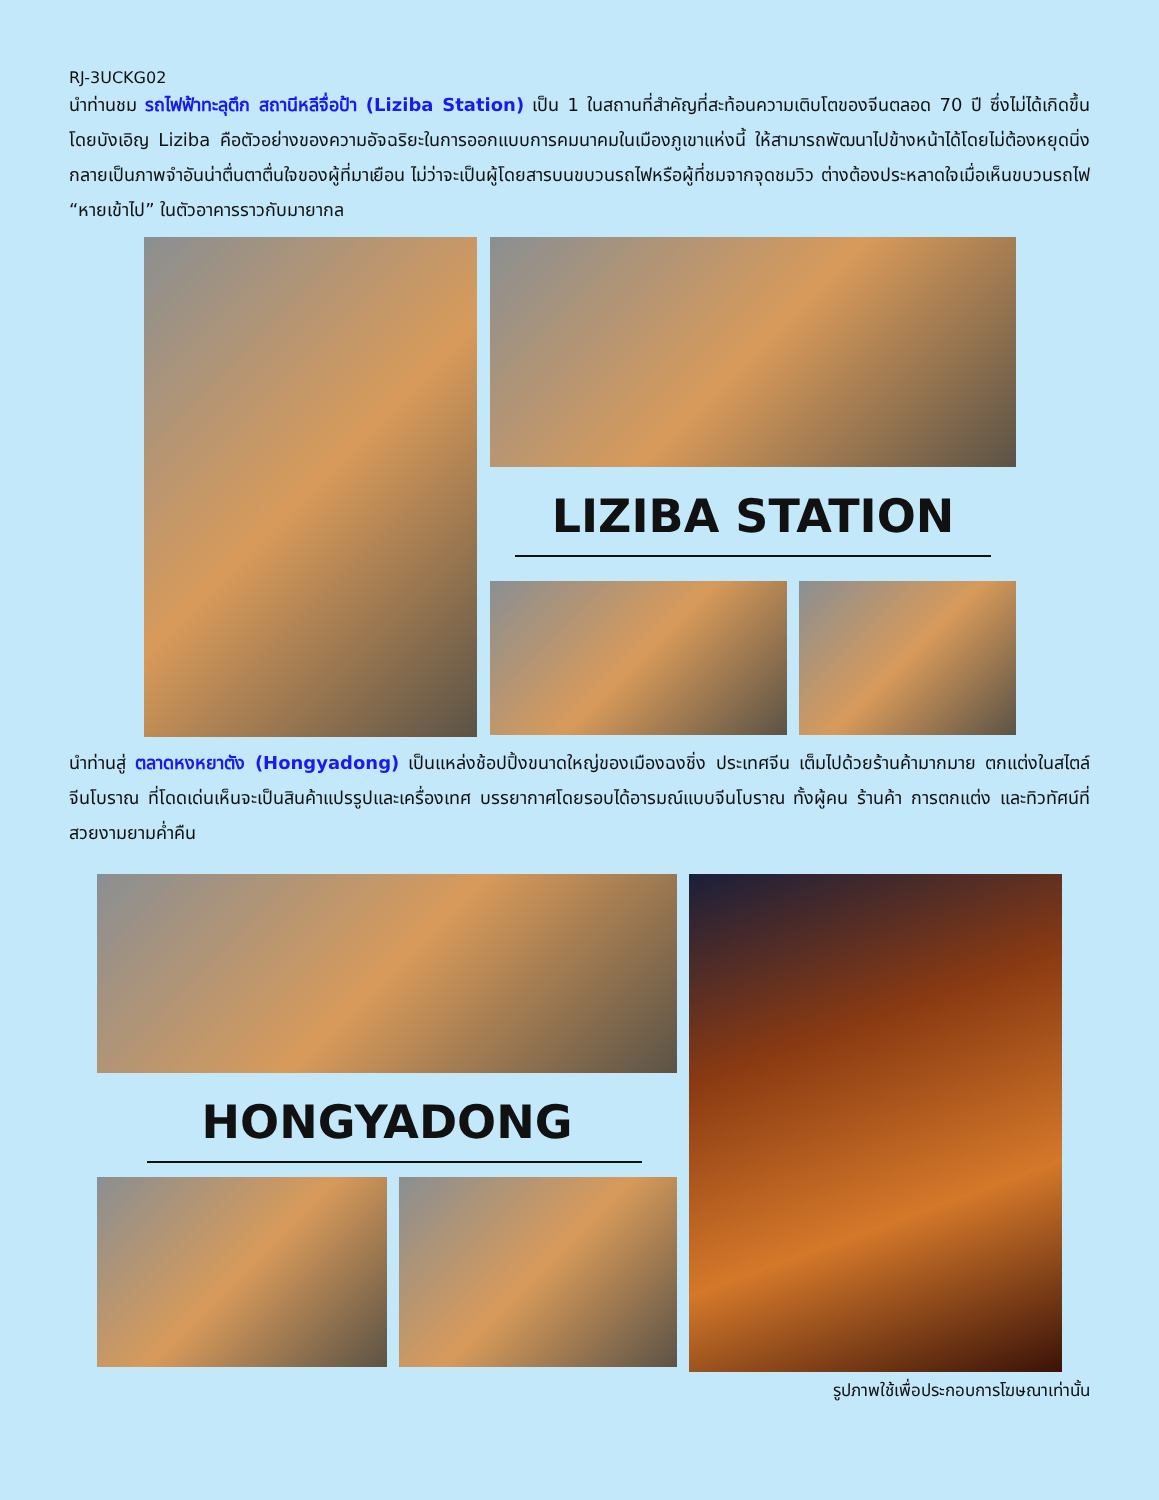RJ-3UCKG02
นำท่านชม รถไฟฟ้าทะลุตึก สถานีหลีจื่อป้า (Liziba Station) เป็น 1 ในสถานที่สำคัญที่สะท้อนความเติบโตของจีนตลอด 70 ปี ซึ่งไม่ได้เกิดขึ้นโดยบังเอิญ Liziba คือตัวอย่างของความอัจฉริยะในการออกแบบการคมนาคมในเมืองภูเขาแห่งนี้ ให้สามารถพัฒนาไปข้างหน้าได้โดยไม่ต้องหยุดนิ่ง กลายเป็นภาพจำอันน่าตื่นตาตื่นใจของผู้ที่มาเยือน ไม่ว่าจะเป็นผู้โดยสารบนขบวนรถไฟหรือผู้ที่ชมจากจุดชมวิว ต่างต้องประหลาดใจเมื่อเห็นขบวนรถไฟ “หายเข้าไป” ในตัวอาคารราวกับมายากล
LIZIBA STATION
นำท่านสู่ ตลาดหงหยาตัง (Hongyadong) เป็นแหล่งช้อปปิ้งขนาดใหญ่ของเมืองฉงชิ่ง ประเทศจีน เต็มไปด้วยร้านค้ามากมาย ตกแต่งในสไตล์จีนโบราณ ที่โดดเด่นเห็นจะเป็นสินค้าแปรรูปและเครื่องเทศ บรรยากาศโดยรอบได้อารมณ์แบบจีนโบราณ ทั้งผู้คน ร้านค้า การตกแต่ง และทิวทัศน์ที่สวยงามยามค่ำคืน
HONGYADONG
รูปภาพใช้เพื่อประกอบการโฆษณาเท่านั้น